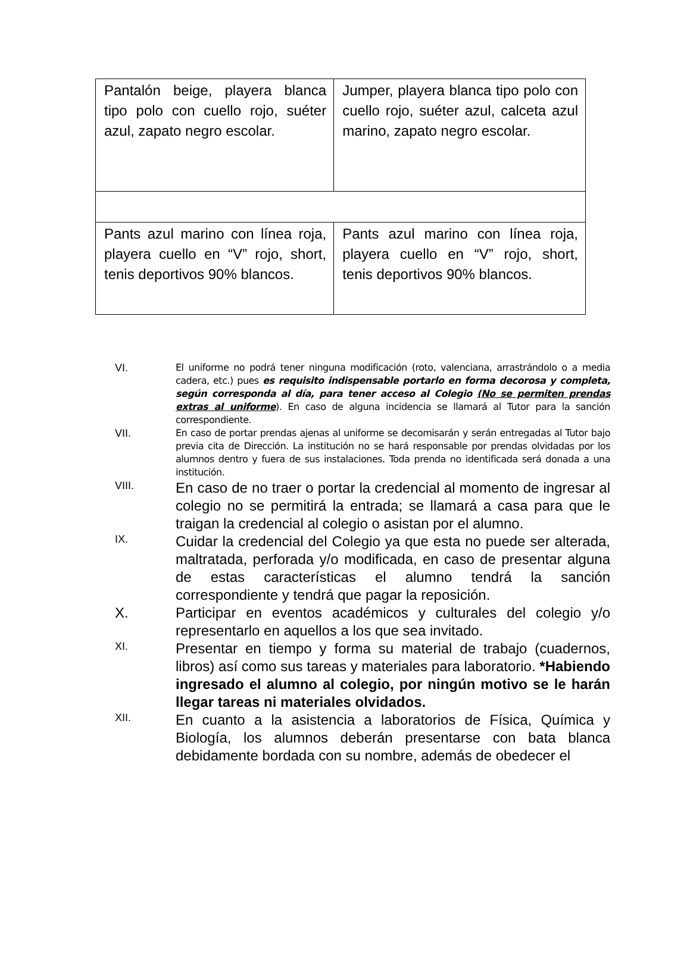| Pantalón beige, playera blanca tipo polo con cuello rojo, suéter azul, zapato negro escolar. | Jumper, playera blanca tipo polo con cuello rojo, suéter azul, calceta azul marino, zapato negro escolar. |
| Pants azul marino con línea roja, playera cuello en “V” rojo, short, tenis deportivos 90% blancos. | Pants azul marino con línea roja, playera cuello en “V” rojo, short, tenis deportivos 90% blancos. |
VI. El uniforme no podrá tener ninguna modificación (roto, valenciana, arrastrándolo o a media cadera, etc.) pues es requisito indispensable portarlo en forma decorosa y completa, según corresponda al día, para tener acceso al Colegio (No se permiten prendas extras al uniforme). En caso de alguna incidencia se llamará al Tutor para la sanción correspondiente.
VII. En caso de portar prendas ajenas al uniforme se decomisarán y serán entregadas al Tutor bajo previa cita de Dirección. La institución no se hará responsable por prendas olvidadas por los alumnos dentro y fuera de sus instalaciones. Toda prenda no identificada será donada a una institución.
VIII. En caso de no traer o portar la credencial al momento de ingresar al colegio no se permitirá la entrada; se llamará a casa para que le traigan la credencial al colegio o asistan por el alumno.
IX. Cuidar la credencial del Colegio ya que esta no puede ser alterada, maltratada, perforada y/o modificada, en caso de presentar alguna de estas características el alumno tendrá la sanción correspondiente y tendrá que pagar la reposición.
X. Participar en eventos académicos y culturales del colegio y/o representarlo en aquellos a los que sea invitado.
XI. Presentar en tiempo y forma su material de trabajo (cuadernos, libros) así como sus tareas y materiales para laboratorio. *Habiendo ingresado el alumno al colegio, por ningún motivo se le harán llegar tareas ni materiales olvidados.
XII. En cuanto a la asistencia a laboratorios de Física, Química y Biología, los alumnos deberán presentarse con bata blanca debidamente bordada con su nombre, además de obedecer el